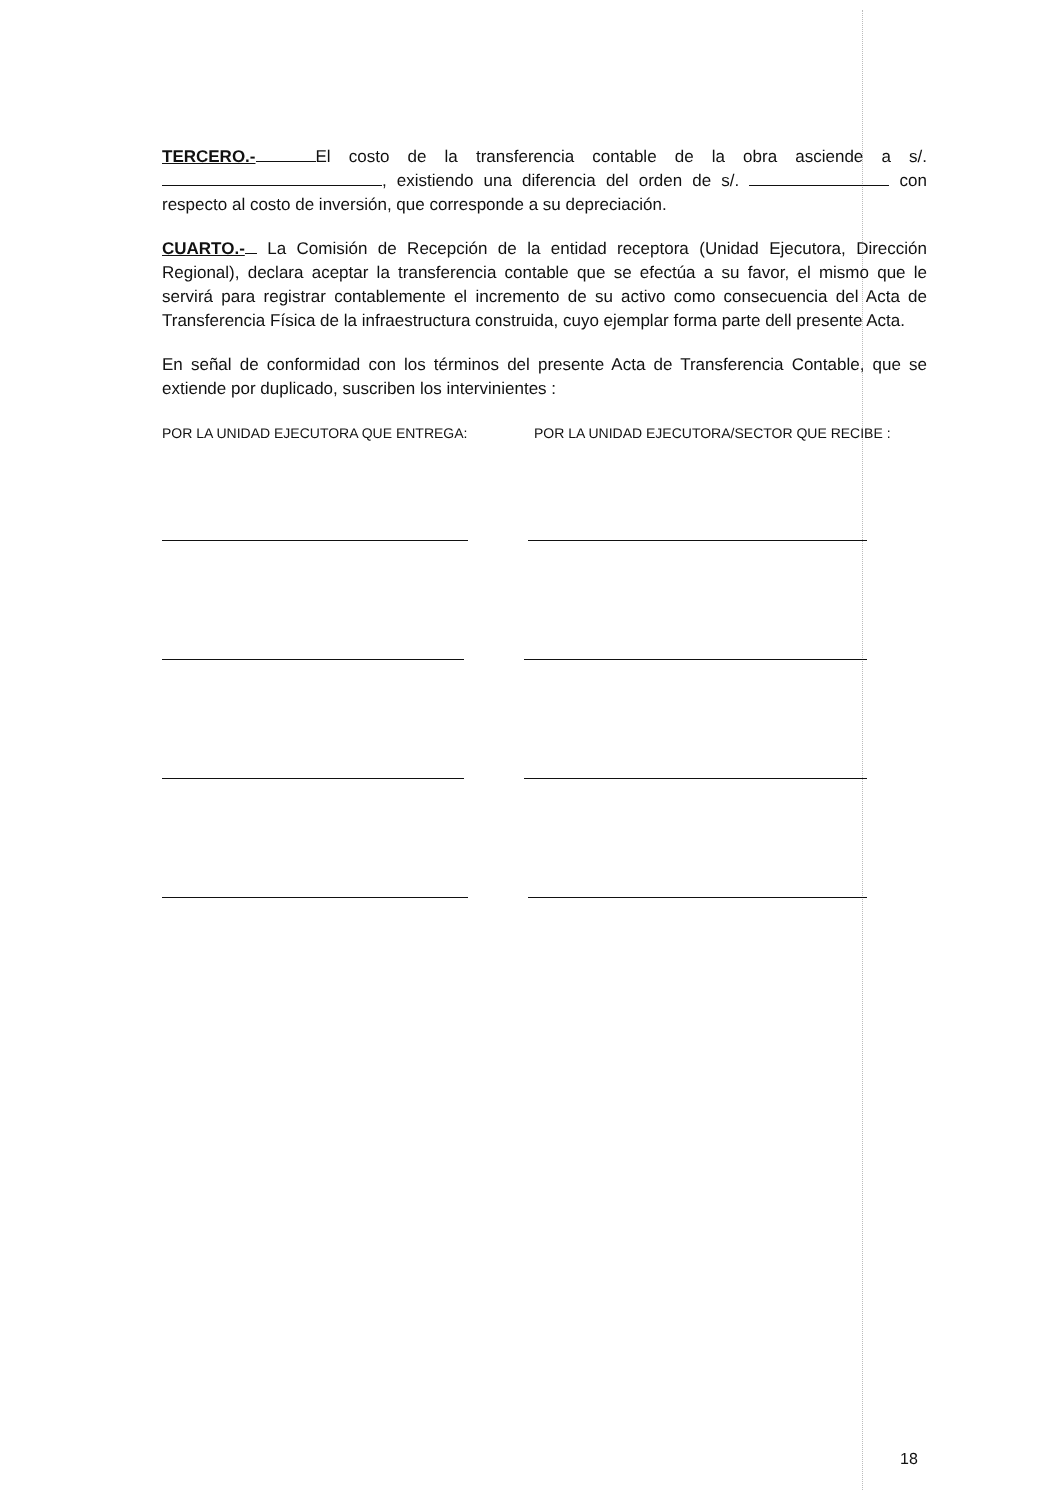TERCERO.- El costo de la transferencia contable de la obra asciende a s/. , existiendo una diferencia del orden de s/. con respecto al costo de inversión, que corresponde a su depreciación.
CUARTO.- La Comisión de Recepción de la entidad receptora (Unidad Ejecutora, Dirección Regional), declara aceptar la transferencia contable que se efectúa a su favor, el mismo que le servirá para registrar contablemente el incremento de su activo como consecuencia del Acta de Transferencia Física de la infraestructura construida, cuyo ejemplar forma parte dell presente Acta.
En señal de conformidad con los términos del presente Acta de Transferencia Contable, que se extiende por duplicado, suscriben los intervinientes :
POR LA UNIDAD EJECUTORA QUE ENTREGA: POR LA UNIDAD EJECUTORA/SECTOR QUE RECIBE :
18